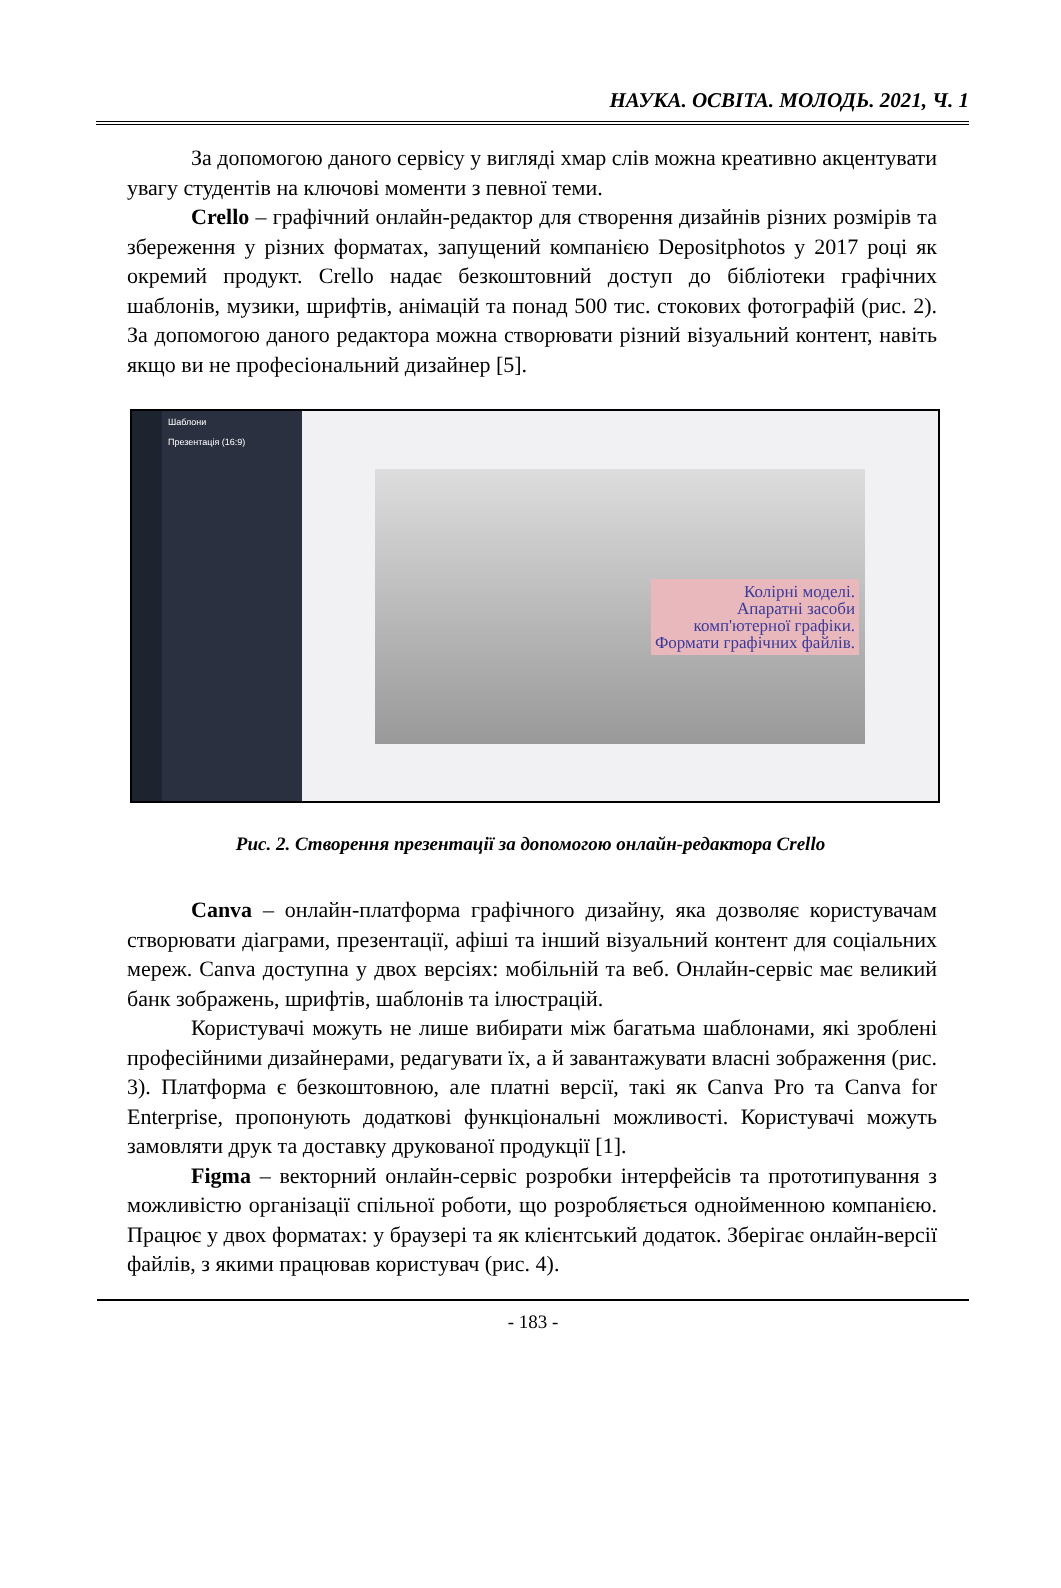НАУКА. ОСВІТА. МОЛОДЬ. 2021, Ч. 1
За допомогою даного сервісу у вигляді хмар слів можна креативно акцентувати увагу студентів на ключові моменти з певної теми.
Crello – графічний онлайн-редактор для створення дизайнів різних розмірів та збереження у різних форматах, запущений компанією Depositphotos у 2017 році як окремий продукт. Crello надає безкоштовний доступ до бібліотеки графічних шаблонів, музики, шрифтів, анімацій та понад 500 тис. стокових фотографій (рис. 2). За допомогою даного редактора можна створювати різний візуальний контент, навіть якщо ви не професіональний дизайнер [5].
Шаблони
Презентація (16:9)
Колірні моделі.
Апаратні засоби
комп'ютерної графіки.
Формати графічних файлів.
Рис. 2. Створення презентації за допомогою онлайн-редактора Crello
Canva – онлайн-платформа графічного дизайну, яка дозволяє користувачам створювати діаграми, презентації, афіші та інший візуальний контент для соціальних мереж. Canva доступна у двох версіях: мобільній та веб. Онлайн-сервіс має великий банк зображень, шрифтів, шаблонів та ілюстрацій.
Користувачі можуть не лише вибирати між багатьма шаблонами, які зроблені професійними дизайнерами, редагувати їх, а й завантажувати власні зображення (рис. 3). Платформа є безкоштовною, але платні версії, такі як Canva Pro та Canva for Enterprise, пропонують додаткові функціональні можливості. Користувачі можуть замовляти друк та доставку друкованої продукції [1].
Figma – векторний онлайн-сервіс розробки інтерфейсів та прототипування з можливістю організації спільної роботи, що розробляється однойменною компанією. Працює у двох форматах: у браузері та як клієнтський додаток. Зберігає онлайн-версії файлів, з якими працював користувач (рис. 4).
- 183 -